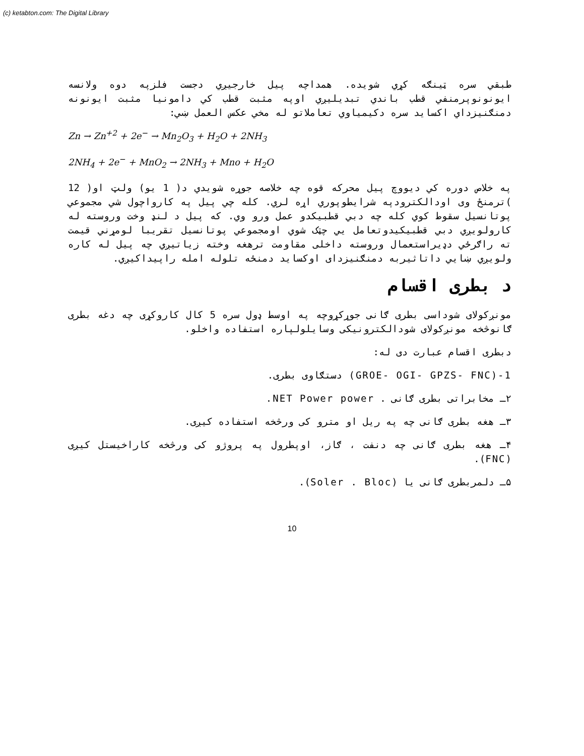(c) ketabton.com: The Digital Library
طبقي سره ټينګه كړي شويده. همداچه پيل خارجيږي دجست فلزپه دوه ولانسه ايونونوپرمنفي قطب باندي تبديليږي اوپه مثبت قطب كي دامونيا مثبت ايونونه دمنګنيزداي اكسايد سره دكيمياوي تعاملاتو له مخي عكس العمل ښي:
Zn → Zn<sup>+2</sup> + 2e<sup>−</sup> → Mn<sub>2</sub>O<sub>3</sub> + H<sub>2</sub>O + 2NH<sub>3</sub>
2NH<sub>4</sub> + 2e<sup>−</sup> + MnO<sub>2</sub> → 2NH<sub>3</sub> + Mno + H<sub>2</sub>O
په خلاص دوره كي ديووچ پيل محركه قوه چه خلاصه جوړه شويدي د( 1 يو) ولټ او( 12 )ترمنځ وی اودالكترودپه شرايطوپوري اړه لري. كله چي پيل په كارواچول شي مجموعي پوتانسيل سقوط كوي كله چه دبي قطبيكدو عمل ورو وي. كه پيل د لنډ وخت وروسته له كارولويږي دبي قطبيكيدوتعامل يي چټک شوي اومجموعي پوتانسيل تقريبا لومړني قيمت ته راګرځي دډيراستعمال وروسته داخلی مقاومت ترهغه وخته زياتيږي چه پيل له كاره ولويږي ښايي داتاثيربه دمنګنيزدای اوكسايد دمنځه تلوله امله راپيداكيږي.
د بطری اقسام
مونږکولای شوداسی بطری ګانی جوړکړوچه په اوسط ډول سره 5 کال کاروکړی چه دغه بطری ګانوڅخه مونږکولای شودالکترونيکی وسايلولپاره استفاده واخلو.
دبطری اقسام عبارت دی له:
1-(GROE- OGI- GPZS- FNC) دستګاوی بطری.
۲ـ مخابراتی بطری ګانی . NET Power power.
۳ـ هغه بطری ګانی چه په ريل او مترو کی ورڅخه استفاده کيږی.
۴ـ هغه بطری ګانی چه دنفت ، ګاز، اوپطرول په پروژو کی ورڅخه کاراخيستل کيږی (FNC).
۵ـ دلمربطری ګانی يا (Soler . Bloc).
10